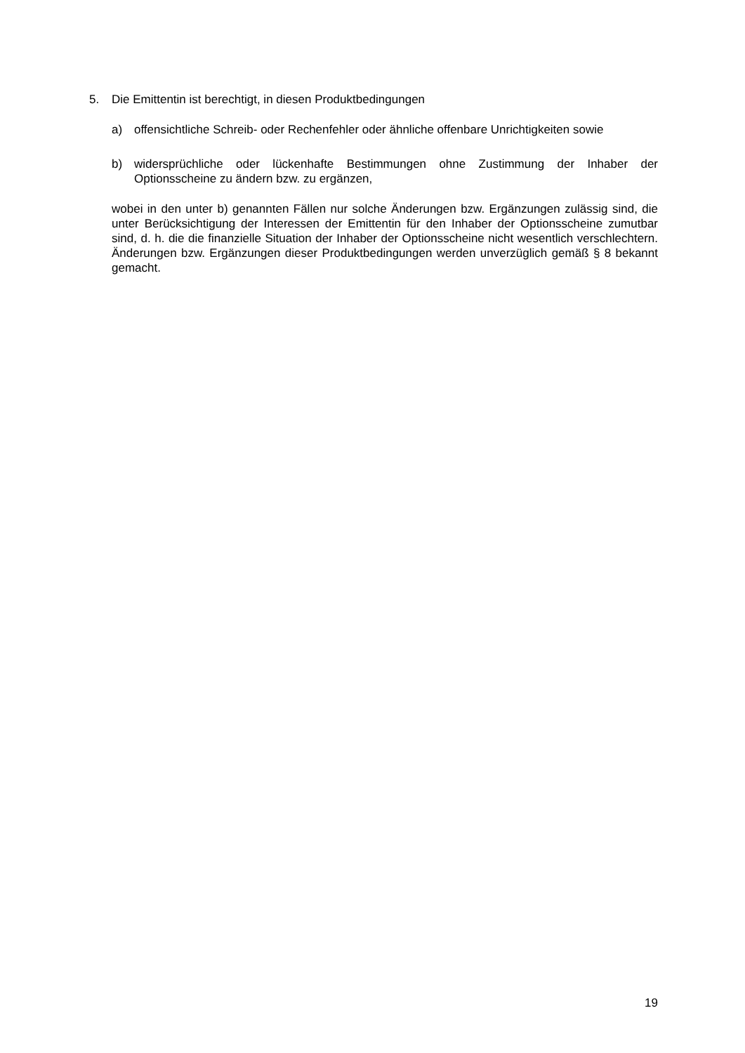5. Die Emittentin ist berechtigt, in diesen Produktbedingungen
a) offensichtliche Schreib- oder Rechenfehler oder ähnliche offenbare Unrichtigkeiten sowie
b) widersprüchliche oder lückenhafte Bestimmungen ohne Zustimmung der Inhaber der Optionsscheine zu ändern bzw. zu ergänzen,
wobei in den unter b) genannten Fällen nur solche Änderungen bzw. Ergänzungen zulässig sind, die unter Berücksichtigung der Interessen der Emittentin für den Inhaber der Optionsscheine zumutbar sind, d. h. die die finanzielle Situation der Inhaber der Optionsscheine nicht wesentlich verschlechtern. Änderungen bzw. Ergänzungen dieser Produktbedingungen werden unverzüglich gemäß § 8 bekannt gemacht.
19